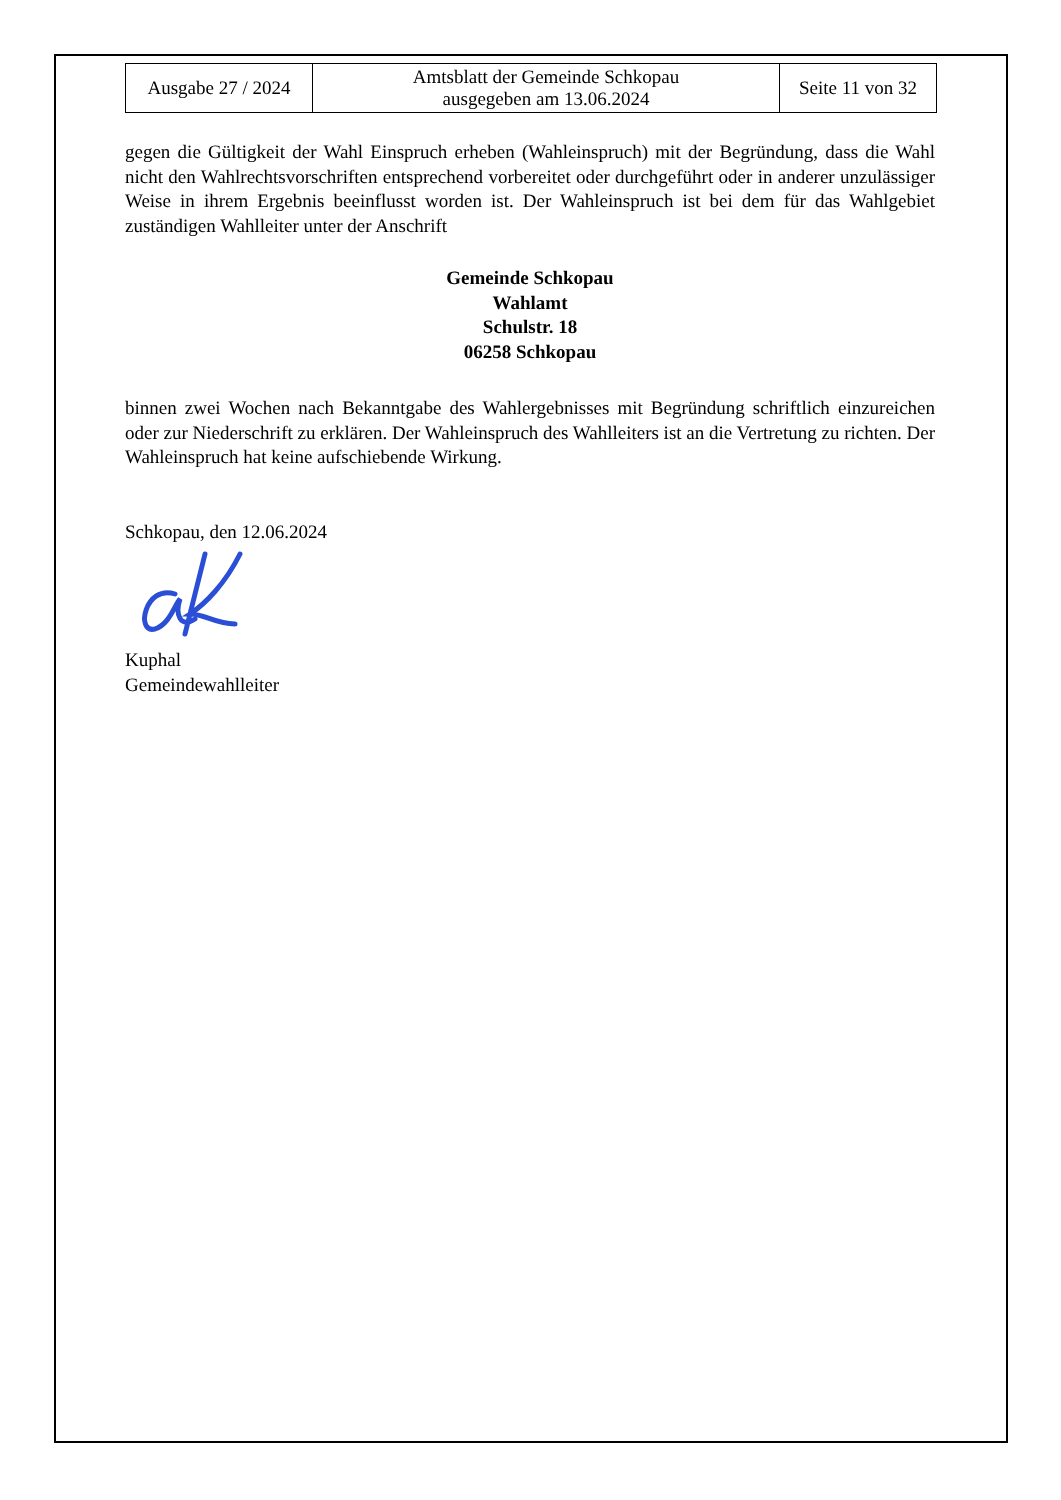| Ausgabe 27 / 2024 | Amtsblatt der Gemeinde Schkopau ausgegeben am 13.06.2024 | Seite 11 von 32 |
gegen die Gültigkeit der Wahl Einspruch erheben (Wahleinspruch) mit der Begründung, dass die Wahl nicht den Wahlrechtsvorschriften entsprechend vorbereitet oder durchgeführt oder in anderer unzulässiger Weise in ihrem Ergebnis beeinflusst worden ist. Der Wahleinspruch ist bei dem für das Wahlgebiet zuständigen Wahlleiter unter der Anschrift
Gemeinde Schkopau
Wahlamt
Schulstr. 18
06258 Schkopau
binnen zwei Wochen nach Bekanntgabe des Wahlergebnisses mit Begründung schriftlich einzureichen oder zur Niederschrift zu erklären. Der Wahleinspruch des Wahlleiters ist an die Vertretung zu richten. Der Wahleinspruch hat keine aufschiebende Wirkung.
Schkopau, den 12.06.2024
Kuphal
Gemeindewahlleiter